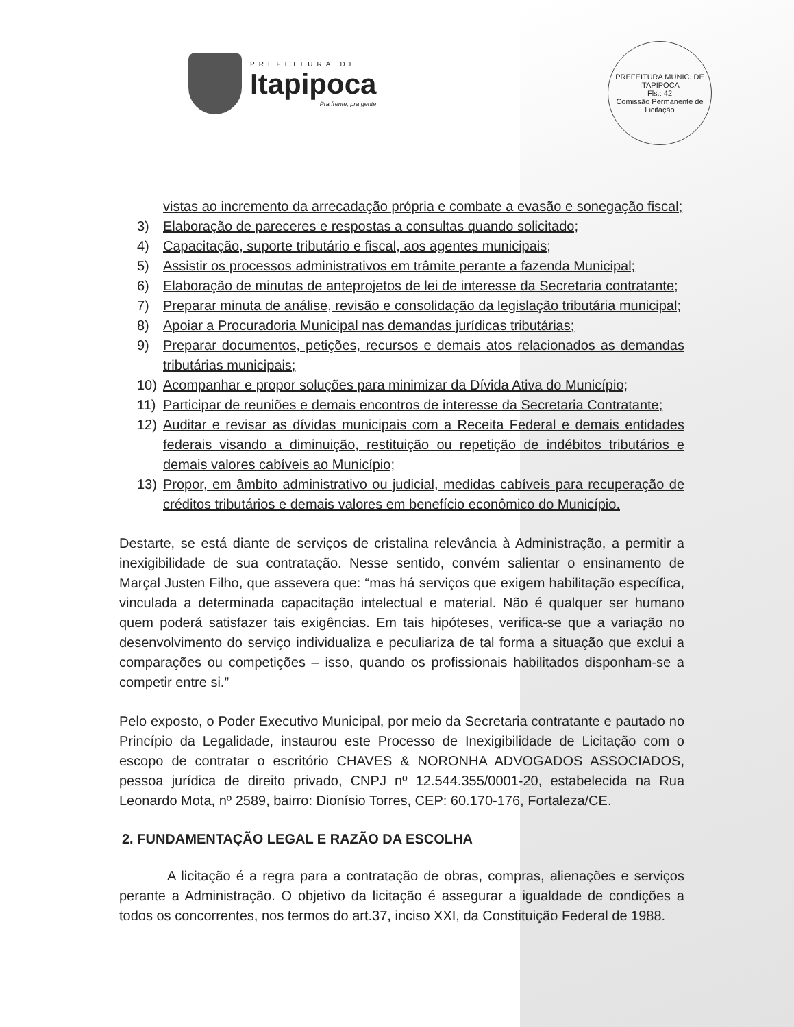PREFEITURA DE
Itapipoca
Pra frente, pra gente
PREFEITURA MUNIC. DE ITAPIPOCA
Fls.: 42
Comissão Permanente de Licitação
vistas ao incremento da arrecadação própria e combate a evasão e sonegação fiscal;
3) Elaboração de pareceres e respostas a consultas quando solicitado;
4) Capacitação, suporte tributário e fiscal, aos agentes municipais;
5) Assistir os processos administrativos em trâmite perante a fazenda Municipal;
6) Elaboração de minutas de anteprojetos de lei de interesse da Secretaria contratante;
7) Preparar minuta de análise, revisão e consolidação da legislação tributária municipal;
8) Apoiar a Procuradoria Municipal nas demandas jurídicas tributárias;
9) Preparar documentos, petições, recursos e demais atos relacionados as demandas tributárias municipais;
10) Acompanhar e propor soluções para minimizar da Dívida Ativa do Município;
11) Participar de reuniões e demais encontros de interesse da Secretaria Contratante;
12) Auditar e revisar as dívidas municipais com a Receita Federal e demais entidades federais visando a diminuição, restituição ou repetição de indébitos tributários e demais valores cabíveis ao Município;
13) Propor, em âmbito administrativo ou judicial, medidas cabíveis para recuperação de créditos tributários e demais valores em benefício econômico do Município.
Destarte, se está diante de serviços de cristalina relevância à Administração, a permitir a inexigibilidade de sua contratação. Nesse sentido, convém salientar o ensinamento de Marçal Justen Filho, que assevera que: “mas há serviços que exigem habilitação específica, vinculada a determinada capacitação intelectual e material. Não é qualquer ser humano quem poderá satisfazer tais exigências. Em tais hipóteses, verifica-se que a variação no desenvolvimento do serviço individualiza e peculiariza de tal forma a situação que exclui a comparações ou competições – isso, quando os profissionais habilitados disponham-se a competir entre si.”
Pelo exposto, o Poder Executivo Municipal, por meio da Secretaria contratante e pautado no Princípio da Legalidade, instaurou este Processo de Inexigibilidade de Licitação com o escopo de contratar o escritório CHAVES & NORONHA ADVOGADOS ASSOCIADOS, pessoa jurídica de direito privado, CNPJ nº 12.544.355/0001-20, estabelecida na Rua Leonardo Mota, nº 2589, bairro: Dionísio Torres, CEP: 60.170-176, Fortaleza/CE.
2. FUNDAMENTAÇÃO LEGAL E RAZÃO DA ESCOLHA
A licitação é a regra para a contratação de obras, compras, alienações e serviços perante a Administração. O objetivo da licitação é assegurar a igualdade de condições a todos os concorrentes, nos termos do art.37, inciso XXI, da Constituição Federal de 1988.